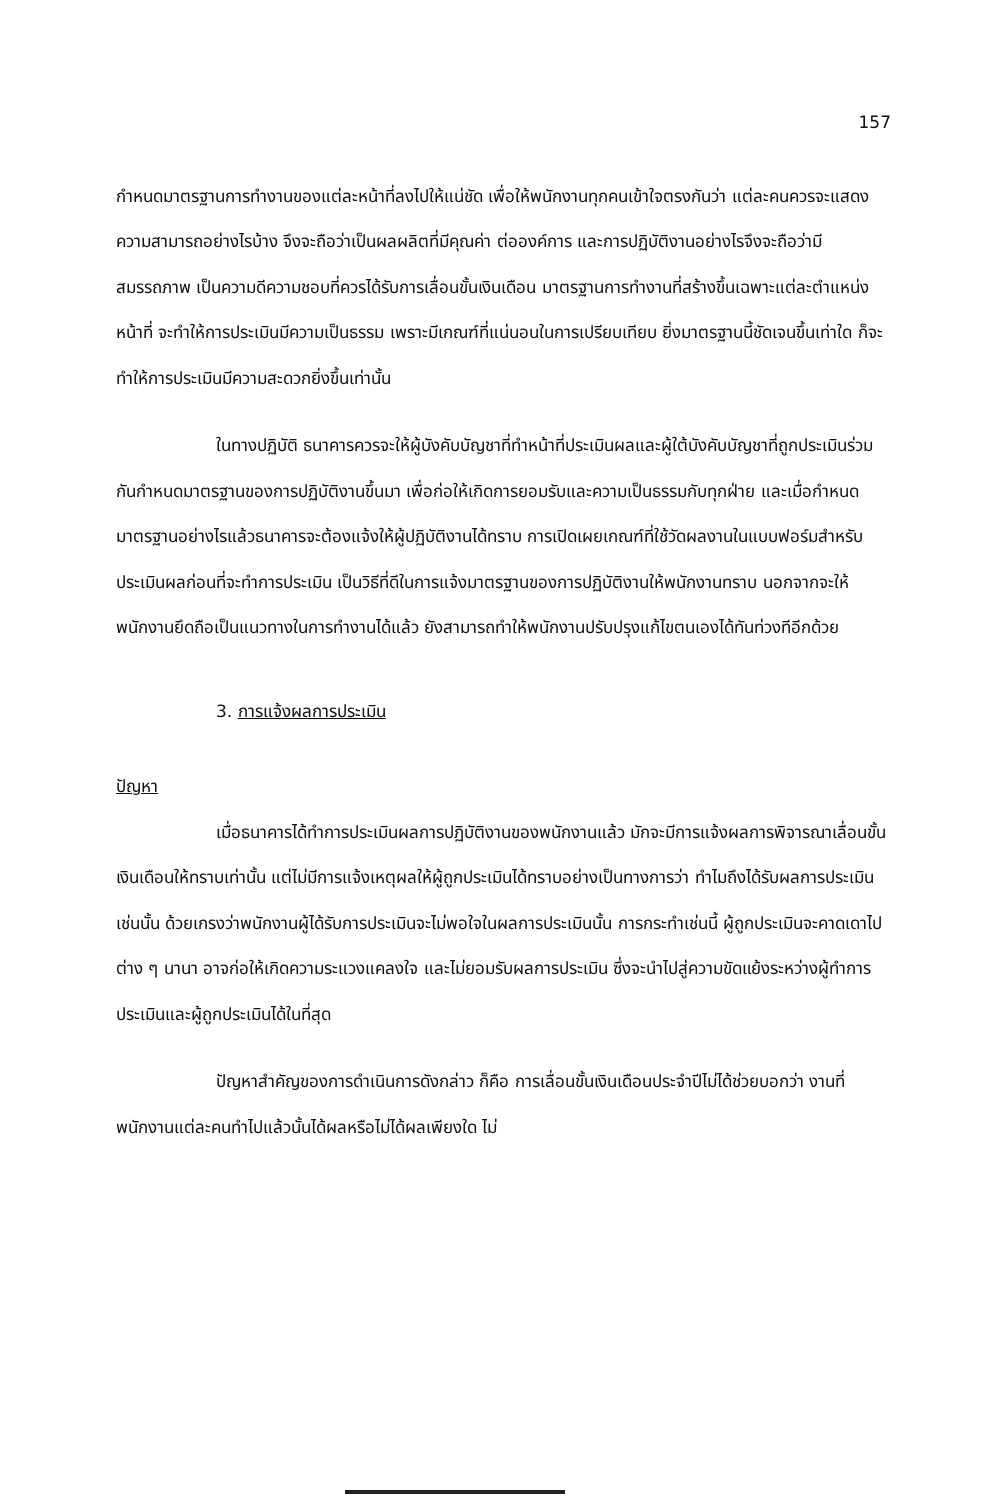157
กำหนดมาตรฐานการทำงานของแต่ละหน้าที่ลงไปให้แน่ชัด เพื่อให้พนักงานทุกคนเข้าใจตรงกันว่า แต่ละคนควรจะแสดงความสามารถอย่างไรบ้าง จึงจะถือว่าเป็นผลผลิตที่มีคุณค่า ต่อองค์การ และการปฏิบัติงานอย่างไรจึงจะถือว่ามีสมรรถภาพ เป็นความดีความชอบที่ควรได้รับการเลื่อนขั้นเงินเดือน มาตรฐานการทำงานที่สร้างขึ้นเฉพาะแต่ละตำแหน่งหน้าที่ จะทำให้การประเมินมีความเป็นธรรม เพราะมีเกณฑ์ที่แน่นอนในการเปรียบเทียบ ยิ่งมาตรฐานนี้ชัดเจนขึ้นเท่าใด ก็จะทำให้การประเมินมีความสะดวกยิ่งขึ้นเท่านั้น
ในทางปฏิบัติ ธนาคารควรจะให้ผู้บังคับบัญชาที่ทำหน้าที่ประเมินผลและผู้ใต้บังคับบัญชาที่ถูกประเมินร่วมกันกำหนดมาตรฐานของการปฏิบัติงานขึ้นมา เพื่อก่อให้เกิดการยอมรับและความเป็นธรรมกับทุกฝ่าย และเมื่อกำหนดมาตรฐานอย่างไรแล้วธนาคารจะต้องแจ้งให้ผู้ปฏิบัติงานได้ทราบ การเปิดเผยเกณฑ์ที่ใช้วัดผลงานในแบบฟอร์มสำหรับประเมินผลก่อนที่จะทำการประเมิน เป็นวิธีที่ดีในการแจ้งมาตรฐานของการปฏิบัติงานให้พนักงานทราบ นอกจากจะให้พนักงานยึดถือเป็นแนวทางในการทำงานได้แล้ว ยังสามารถทำให้พนักงานปรับปรุงแก้ไขตนเองได้ทันท่วงทีอีกด้วย
3. การแจ้งผลการประเมิน
ปัญหา
เมื่อธนาคารได้ทำการประเมินผลการปฏิบัติงานของพนักงานแล้ว มักจะมีการแจ้งผลการพิจารณาเลื่อนขั้นเงินเดือนให้ทราบเท่านั้น แต่ไม่มีการแจ้งเหตุผลให้ผู้ถูกประเมินได้ทราบอย่างเป็นทางการว่า ทำไมถึงได้รับผลการประเมินเช่นนั้น ด้วยเกรงว่าพนักงานผู้ได้รับการประเมินจะไม่พอใจในผลการประเมินนั้น การกระทำเช่นนี้ ผู้ถูกประเมินจะคาดเดาไปต่าง ๆ นานา อาจก่อให้เกิดความระแวงแคลงใจ และไม่ยอมรับผลการประเมิน ซึ่งจะนำไปสู่ความขัดแย้งระหว่างผู้ทำการประเมินและผู้ถูกประเมินได้ในที่สุด
ปัญหาสำคัญของการดำเนินการดังกล่าว ก็คือ การเลื่อนขั้นเงินเดือนประจำปีไม่ได้ช่วยบอกว่า งานที่พนักงานแต่ละคนทำไปแล้วนั้นได้ผลหรือไม่ได้ผลเพียงใด ไม่